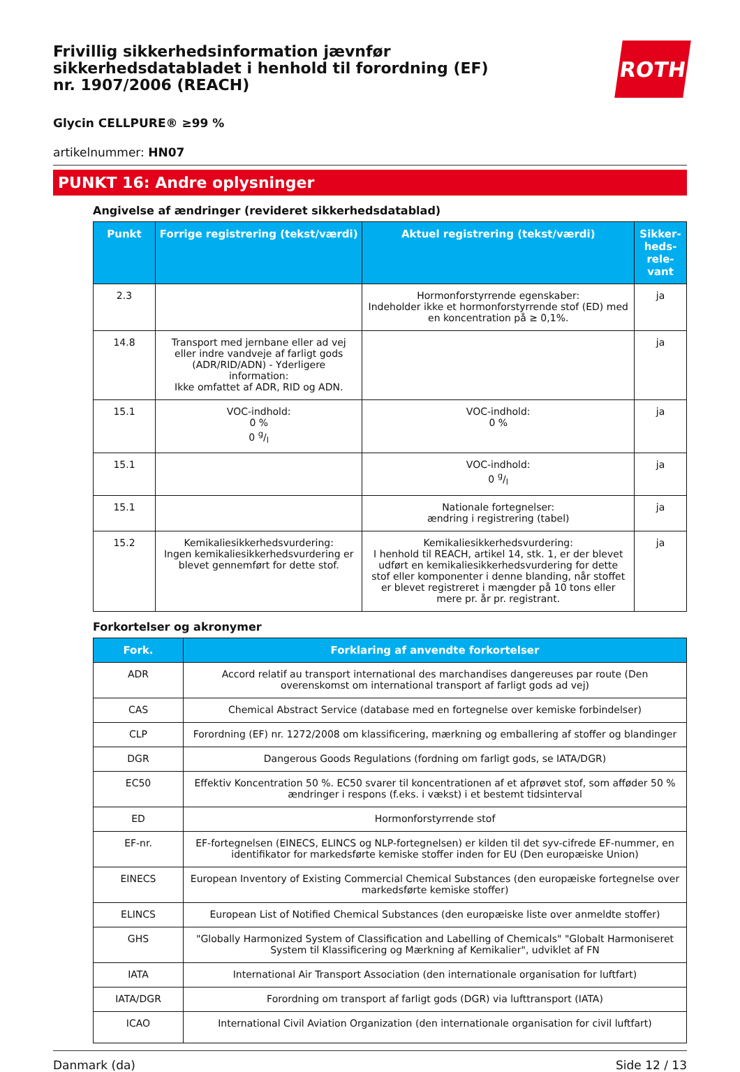Frivillig sikkerhedsinformation jævnfør sikkerhedsdatabladet i henhold til forordning (EF) nr. 1907/2006 (REACH)
ROTH
Glycin CELLPURE® ≥99 %
artikelnummer: HN07
PUNKT 16: Andre oplysninger
Angivelse af ændringer (revideret sikkerhedsdatablad)
| Punkt | Forrige registrering (tekst/værdi) | Aktuel registrering (tekst/værdi) | Sikker-heds-rele-vant |
| --- | --- | --- | --- |
| 2.3 | | Hormonforstyrrende egenskaber: Indeholder ikke et hormonforstyrrende stof (ED) med en koncentration på ≥ 0,1%. | ja |
| 14.8 | Transport med jernbane eller ad vej eller indre vandveje af farligt gods (ADR/RID/ADN) - Yderligere information: Ikke omfattet af ADR, RID og ADN. | | ja |
| 15.1 | VOC-indhold: 0 % 0 g/l | VOC-indhold: 0 % | ja |
| 15.1 | | VOC-indhold: 0 g/l | ja |
| 15.1 | | Nationale fortegnelser: ændring i registrering (tabel) | ja |
| 15.2 | Kemikaliesikkerhedsvurdering: Ingen kemikaliesikkerhedsvurdering er blevet gennemført for dette stof. | Kemikaliesikkerhedsvurdering: I henhold til REACH, artikel 14, stk. 1, er der blevet udført en kemikaliesikkerhedsvurdering for dette stof eller komponenter i denne blanding, når stoffet er blevet registreret i mængder på 10 tons eller mere pr. år pr. registrant. | ja |
Forkortelser og akronymer
| Fork. | Forklaring af anvendte forkortelser |
| --- | --- |
| ADR | Accord relatif au transport international des marchandises dangereuses par route (Den overenskomst om international transport af farligt gods ad vej) |
| CAS | Chemical Abstract Service (database med en fortegnelse over kemiske forbindelser) |
| CLP | Forordning (EF) nr. 1272/2008 om klassificering, mærkning og emballering af stoffer og blandinger |
| DGR | Dangerous Goods Regulations (fordning om farligt gods, se IATA/DGR) |
| EC50 | Effektiv Koncentration 50 %. EC50 svarer til koncentrationen af et afprøvet stof, som afføder 50 % ændringer i respons (f.eks. i vækst) i et bestemt tidsinterval |
| ED | Hormonforstyrrende stof |
| EF-nr. | EF-fortegnelsen (EINECS, ELINCS og NLP-fortegnelsen) er kilden til det syv-cifrede EF-nummer, en identifikator for markedsførte kemiske stoffer inden for EU (Den europæiske Union) |
| EINECS | European Inventory of Existing Commercial Chemical Substances (den europæiske fortegnelse over markedsførte kemiske stoffer) |
| ELINCS | European List of Notified Chemical Substances (den europæiske liste over anmeldte stoffer) |
| GHS | "Globally Harmonized System of Classification and Labelling of Chemicals" "Globalt Harmoniseret System til Klassificering og Mærkning af Kemikalier", udviklet af FN |
| IATA | International Air Transport Association (den internationale organisation for luftfart) |
| IATA/DGR | Forordning om transport af farligt gods (DGR) via lufttransport (IATA) |
| ICAO | International Civil Aviation Organization (den internationale organisation for civil luftfart) |
Danmark (da) Side 12 / 13